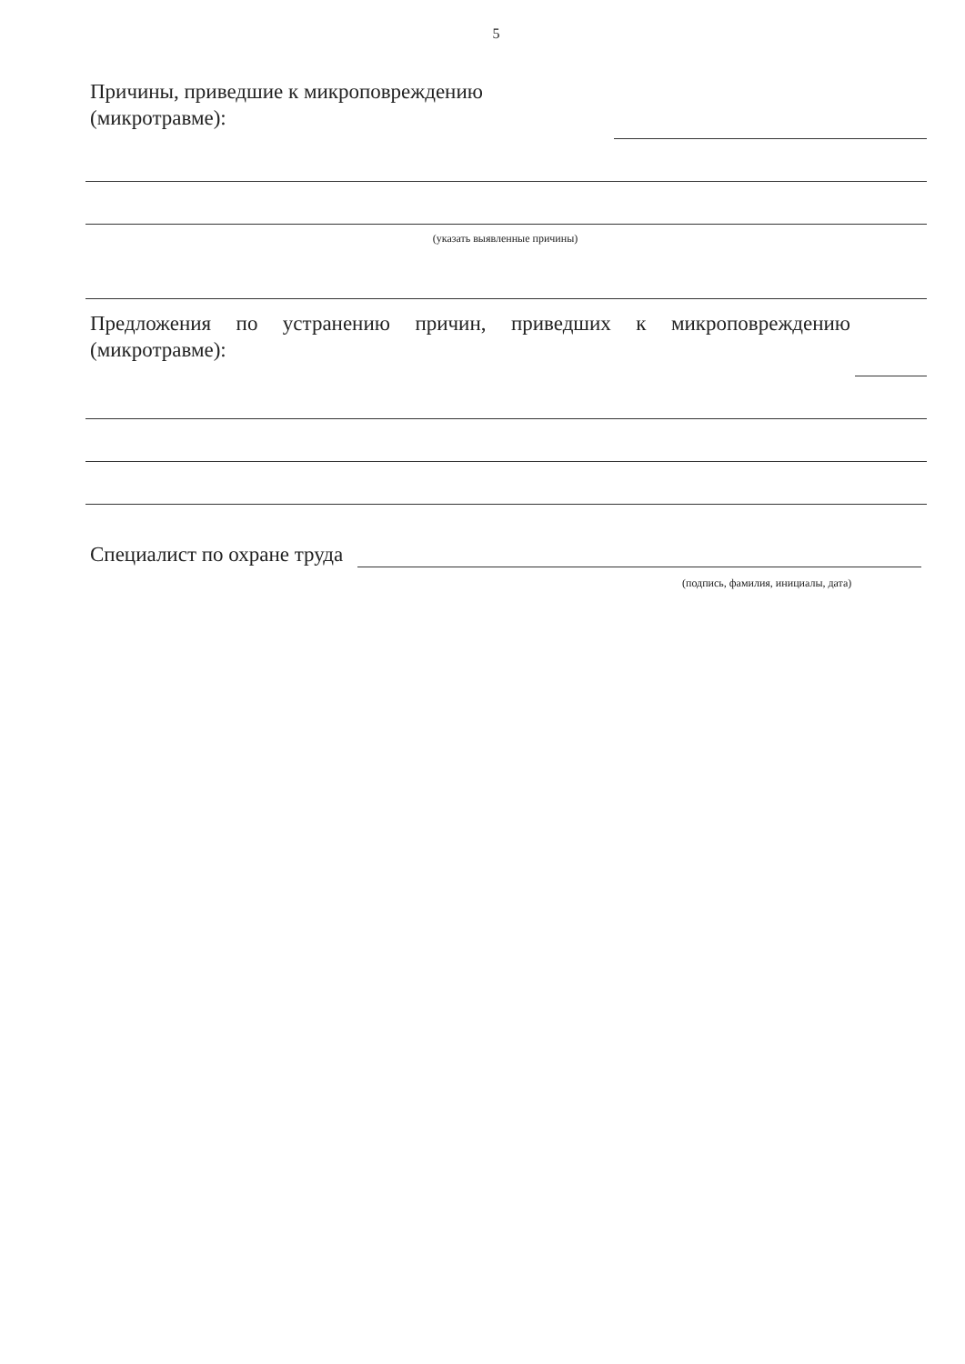5
Причины, приведшие к микроповреждению
(микротравме):
(указать выявленные причины)
Предложения по устранению причин, приведших к микроповреждению
(микротравме):
Специалист по охране труда
(подпись, фамилия, инициалы, дата)